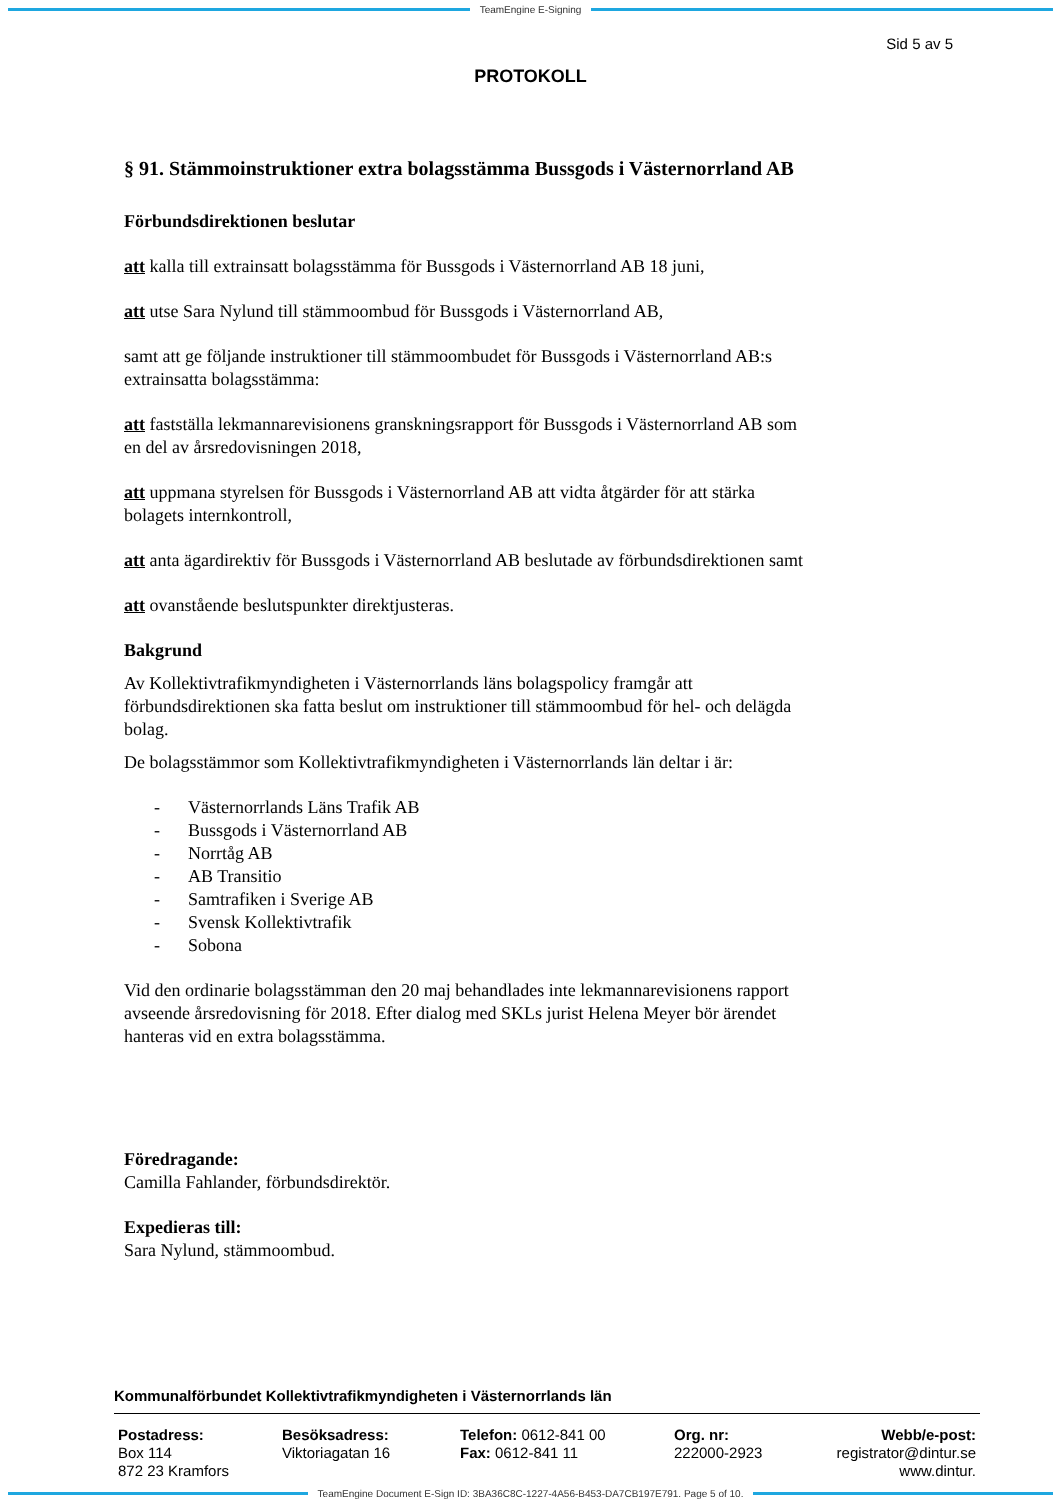TeamEngine E-Signing
Sid 5 av 5
PROTOKOLL
§ 91. Stämmoinstruktioner extra bolagsstämma Bussgods i Västernorrland AB
Förbundsdirektionen beslutar
att kalla till extrainsatt bolagsstämma för Bussgods i Västernorrland AB 18 juni,
att utse Sara Nylund till stämmoombud för Bussgods i Västernorrland AB,
samt att ge följande instruktioner till stämmoombudet för Bussgods i Västernorrland AB:s extrainsatta bolagsstämma:
att fastställa lekmannarevisionens granskningsrapport för Bussgods i Västernorrland AB som en del av årsredovisningen 2018,
att uppmana styrelsen för Bussgods i Västernorrland AB att vidta åtgärder för att stärka bolagets internkontroll,
att anta ägardirektiv för Bussgods i Västernorrland AB beslutade av förbundsdirektionen samt
att ovanstående beslutspunkter direktjusteras.
Bakgrund
Av Kollektivtrafikmyndigheten i Västernorrlands läns bolagspolicy framgår att förbundsdirektionen ska fatta beslut om instruktioner till stämmoombud för hel- och delägda bolag.
De bolagsstämmor som Kollektivtrafikmyndigheten i Västernorrlands län deltar i är:
- Västernorrlands Läns Trafik AB
- Bussgods i Västernorrland AB
- Norrtåg AB
- AB Transitio
- Samtrafiken i Sverige AB
- Svensk Kollektivtrafik
- Sobona
Vid den ordinarie bolagsstämman den 20 maj behandlades inte lekmannarevisionens rapport avseende årsredovisning för 2018. Efter dialog med SKLs jurist Helena Meyer bör ärendet hanteras vid en extra bolagsstämma.
Föredragande:
Camilla Fahlander, förbundsdirektör.
Expedieras till:
Sara Nylund, stämmoombud.
Kommunalförbundet Kollektivtrafikmyndigheten i Västernorrlands län
Postadress:
Box 114
872 23 Kramfors
Besöksadress:
Viktoriagatan 16
Telefon: 0612-841 00
Fax: 0612-841 11
Org. nr:
222000-2923
Webb/e-post:
registrator@dintur.se
www.dintur.
TeamEngine Document E-Sign ID: 3BA36C8C-1227-4A56-B453-DA7CB197E791. Page 5 of 10.